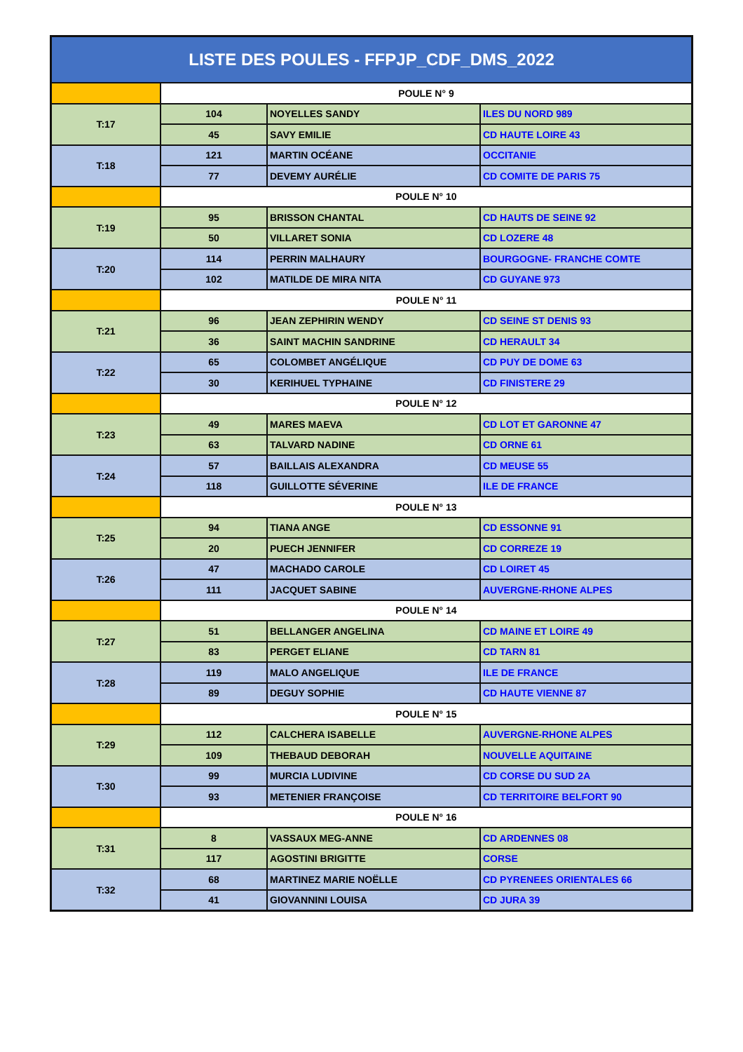| LISTE DES POULES - FFPJP_CDF_DMS_2022 | | | |
| --- | --- | --- | --- |
| | POULE N° 9 | | |
| T:17 | 104 | NOYELLES SANDY | ILES DU NORD 989 |
| | 45 | SAVY EMILIE | CD HAUTE LOIRE 43 |
| T:18 | 121 | MARTIN OCÉANE | OCCITANIE |
| | 77 | DEVEMY AURÉLIE | CD COMITE DE PARIS 75 |
| | POULE N° 10 | | |
| T:19 | 95 | BRISSON CHANTAL | CD HAUTS DE SEINE 92 |
| | 50 | VILLARET SONIA | CD LOZERE 48 |
| T:20 | 114 | PERRIN MALHAURY | BOURGOGNE- FRANCHE COMTE |
| | 102 | MATILDE DE MIRA NITA | CD GUYANE 973 |
| | POULE N° 11 | | |
| T:21 | 96 | JEAN ZEPHIRIN WENDY | CD SEINE ST DENIS 93 |
| | 36 | SAINT MACHIN SANDRINE | CD HERAULT 34 |
| T:22 | 65 | COLOMBET ANGÉLIQUE | CD PUY DE DOME 63 |
| | 30 | KERIHUEL TYPHAINE | CD FINISTERE 29 |
| | POULE N° 12 | | |
| T:23 | 49 | MARES MAEVA | CD LOT ET GARONNE 47 |
| | 63 | TALVARD NADINE | CD ORNE 61 |
| T:24 | 57 | BAILLAIS ALEXANDRA | CD MEUSE 55 |
| | 118 | GUILLOTTE SÉVERINE | ILE DE FRANCE |
| | POULE N° 13 | | |
| T:25 | 94 | TIANA ANGE | CD ESSONNE 91 |
| | 20 | PUECH JENNIFER | CD CORREZE 19 |
| T:26 | 47 | MACHADO CAROLE | CD LOIRET 45 |
| | 111 | JACQUET SABINE | AUVERGNE-RHONE ALPES |
| | POULE N° 14 | | |
| T:27 | 51 | BELLANGER ANGELINA | CD MAINE ET LOIRE 49 |
| | 83 | PERGET ELIANE | CD TARN 81 |
| T:28 | 119 | MALO ANGELIQUE | ILE DE FRANCE |
| | 89 | DEGUY SOPHIE | CD HAUTE VIENNE 87 |
| | POULE N° 15 | | |
| T:29 | 112 | CALCHERA ISABELLE | AUVERGNE-RHONE ALPES |
| | 109 | THEBAUD DEBORAH | NOUVELLE AQUITAINE |
| T:30 | 99 | MURCIA LUDIVINE | CD CORSE DU SUD 2A |
| | 93 | METENIER FRANÇOISE | CD TERRITOIRE BELFORT 90 |
| | POULE N° 16 | | |
| T:31 | 8 | VASSAUX MEG-ANNE | CD ARDENNES 08 |
| | 117 | AGOSTINI BRIGITTE | CORSE |
| T:32 | 68 | MARTINEZ MARIE NOËLLE | CD PYRENEES ORIENTALES 66 |
| | 41 | GIOVANNINI LOUISA | CD JURA 39 |